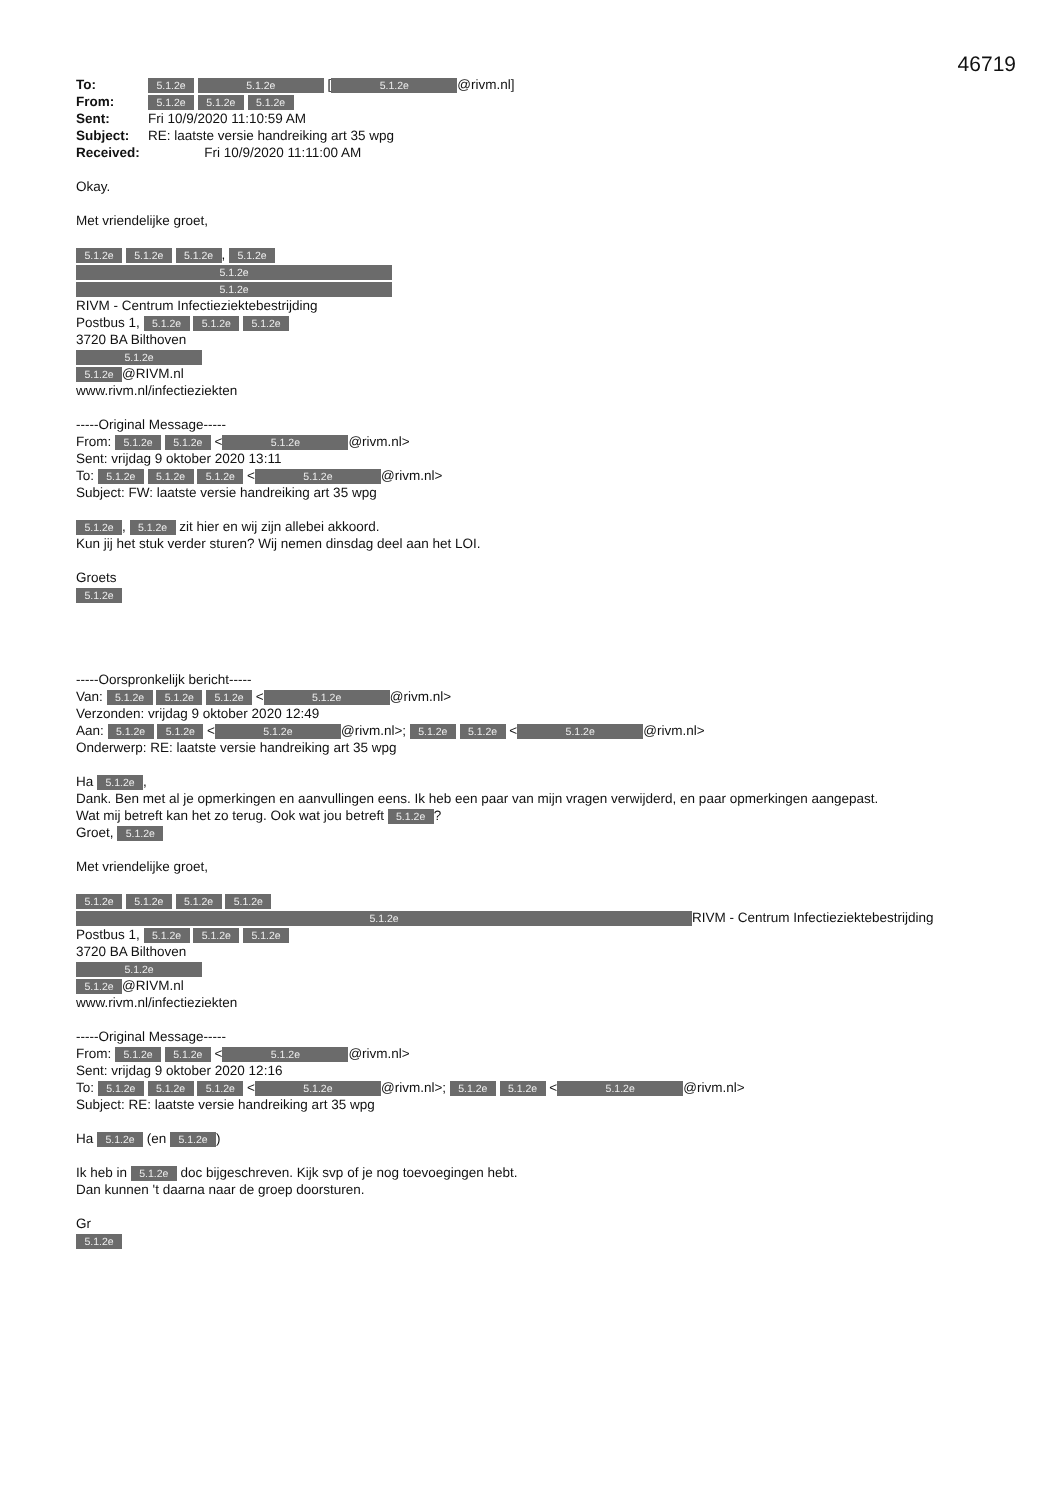46719
| To: | 5.1.2e 5.1.2e [ 5.1.2e @rivm.nl] |
| From: | 5.1.2e 5.1.2e 5.1.2e |
| Sent: | Fri 10/9/2020 11:10:59 AM |
| Subject: | RE: laatste versie handreiking art 35 wpg |
| Received: | Fri 10/9/2020 11:11:00 AM |
Okay.
Met vriendelijke groet,
5.1.2e 5.1.2e 5.1.2e, 5.1.2e
5.1.2e
5.1.2e
RIVM - Centrum Infectieziektebestrijding
Postbus 1, 5.1.2e 5.1.2e 5.1.2e
3720 BA Bilthoven
5.1.2e
5.1.2e @RIVM.nl
www.rivm.nl/infectieziekten
-----Original Message-----
From: 5.1.2e 5.1.2e < 5.1.2e @rivm.nl>
Sent: vrijdag 9 oktober 2020 13:11
To: 5.1.2e 5.1.2e 5.1.2e < 5.1.2e @rivm.nl>
Subject: FW: laatste versie handreiking art 35 wpg
5.1.2e, 5.1.2e zit hier en wij zijn allebei akkoord.
Kun jij het stuk verder sturen? Wij nemen dinsdag deel aan het LOI.
Groets
5.1.2e
-----Oorspronkelijk bericht-----
Van: 5.1.2e 5.1.2e 5.1.2e < 5.1.2e @rivm.nl>
Verzonden: vrijdag 9 oktober 2020 12:49
Aan: 5.1.2e 5.1.2e < 5.1.2e @rivm.nl>; 5.1.2e 5.1.2e < 5.1.2e @rivm.nl>
Onderwerp: RE: laatste versie handreiking art 35 wpg
Ha 5.1.2e,
Dank. Ben met al je opmerkingen en aanvullingen eens. Ik heb een paar van mijn vragen verwijderd, en paar opmerkingen aangepast.
Wat mij betreft kan het zo terug. Ook wat jou betreft 5.1.2e?
Groet, 5.1.2e
Met vriendelijke groet,
5.1.2e 5.1.2e 5.1.2e 5.1.2e
5.1.2e RIVM - Centrum Infectieziektebestrijding
Postbus 1, 5.1.2e 5.1.2e 5.1.2e
3720 BA Bilthoven
5.1.2e
5.1.2e @RIVM.nl
www.rivm.nl/infectieziekten
-----Original Message-----
From: 5.1.2e 5.1.2e < 5.1.2e @rivm.nl>
Sent: vrijdag 9 oktober 2020 12:16
To: 5.1.2e 5.1.2e 5.1.2e < 5.1.2e @rivm.nl>; 5.1.2e 5.1.2e < 5.1.2e @rivm.nl>
Subject: RE: laatste versie handreiking art 35 wpg
Ha 5.1.2e (en 5.1.2e)
Ik heb in 5.1.2e doc bijgeschreven. Kijk svp of je nog toevoegingen hebt.
Dan kunnen 't daarna naar de groep doorsturen.
Gr
5.1.2e